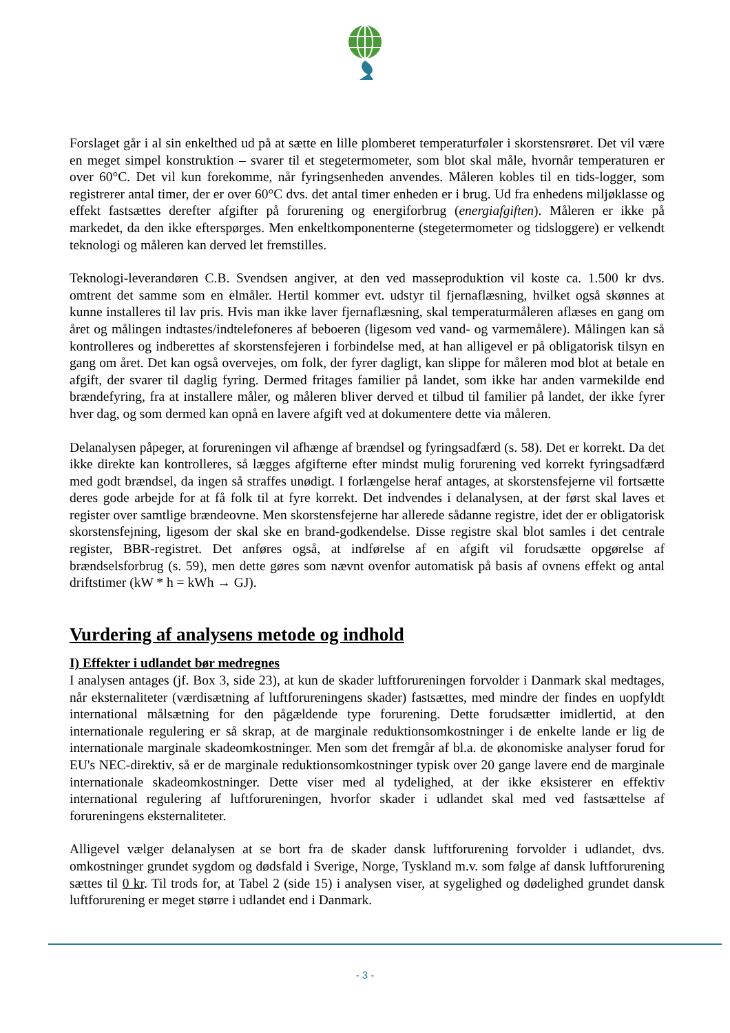Forslaget går i al sin enkelthed ud på at sætte en lille plomberet temperaturføler i skorstensrøret. Det vil være en meget simpel konstruktion – svarer til et stegetermometer, som blot skal måle, hvornår temperaturen er over 60°C. Det vil kun forekomme, når fyringsenheden anvendes. Måleren kobles til en tids-logger, som registrerer antal timer, der er over 60°C dvs. det antal timer enheden er i brug. Ud fra enhedens miljøklasse og effekt fastsættes derefter afgifter på forurening og energiforbrug (energiafgiften). Måleren er ikke på markedet, da den ikke efterspørges. Men enkeltkomponenterne (stegetermometer og tidsloggere) er velkendt teknologi og måleren kan derved let fremstilles.
Teknologi-leverandøren C.B. Svendsen angiver, at den ved masseproduktion vil koste ca. 1.500 kr dvs. omtrent det samme som en elmåler. Hertil kommer evt. udstyr til fjernaflæsning, hvilket også skønnes at kunne installeres til lav pris. Hvis man ikke laver fjernaflæsning, skal temperaturmåleren aflæses en gang om året og målingen indtastes/indtelefoneres af beboeren (ligesom ved vand- og varmemålere). Målingen kan så kontrolleres og indberettes af skorstensfejeren i forbindelse med, at han alligevel er på obligatorisk tilsyn en gang om året. Det kan også overvejes, om folk, der fyrer dagligt, kan slippe for måleren mod blot at betale en afgift, der svarer til daglig fyring. Dermed fritages familier på landet, som ikke har anden varmekilde end brændefyring, fra at installere måler, og måleren bliver derved et tilbud til familier på landet, der ikke fyrer hver dag, og som dermed kan opnå en lavere afgift ved at dokumentere dette via måleren.
Delanalysen påpeger, at forureningen vil afhænge af brændsel og fyringsadfærd (s. 58). Det er korrekt. Da det ikke direkte kan kontrolleres, så lægges afgifterne efter mindst mulig forurening ved korrekt fyringsadfærd med godt brændsel, da ingen så straffes unødigt. I forlængelse heraf antages, at skorstensfejerne vil fortsætte deres gode arbejde for at få folk til at fyre korrekt. Det indvendes i delanalysen, at der først skal laves et register over samtlige brændeovne. Men skorstensfejerne har allerede sådanne registre, idet der er obligatorisk skorstensfejning, ligesom der skal ske en brand-godkendelse. Disse registre skal blot samles i det centrale register, BBR-registret. Det anføres også, at indførelse af en afgift vil forudsætte opgørelse af brændselsforbrug (s. 59), men dette gøres som nævnt ovenfor automatisk på basis af ovnens effekt og antal driftstimer (kW * h = kWh → GJ).
Vurdering af analysens metode og indhold
I) Effekter i udlandet bør medregnes
I analysen antages (jf. Box 3, side 23), at kun de skader luftforureningen forvolder i Danmark skal medtages, når eksternaliteter (værdisætning af luftforureningens skader) fastsættes, med mindre der findes en uopfyldt international målsætning for den pågældende type forurening. Dette forudsætter imidlertid, at den internationale regulering er så skrap, at de marginale reduktionsomkostninger i de enkelte lande er lig de internationale marginale skadeomkostninger. Men som det fremgår af bl.a. de økonomiske analyser forud for EU's NEC-direktiv, så er de marginale reduktionsomkostninger typisk over 20 gange lavere end de marginale internationale skadeomkostninger. Dette viser med al tydelighed, at der ikke eksisterer en effektiv international regulering af luftforureningen, hvorfor skader i udlandet skal med ved fastsættelse af forureningens eksternaliteter.
Alligevel vælger delanalysen at se bort fra de skader dansk luftforurening forvolder i udlandet, dvs. omkostninger grundet sygdom og dødsfald i Sverige, Norge, Tyskland m.v. som følge af dansk luftforurening sættes til 0 kr. Til trods for, at Tabel 2 (side 15) i analysen viser, at sygelighed og dødelighed grundet dansk luftforurening er meget større i udlandet end i Danmark.
- 3 -